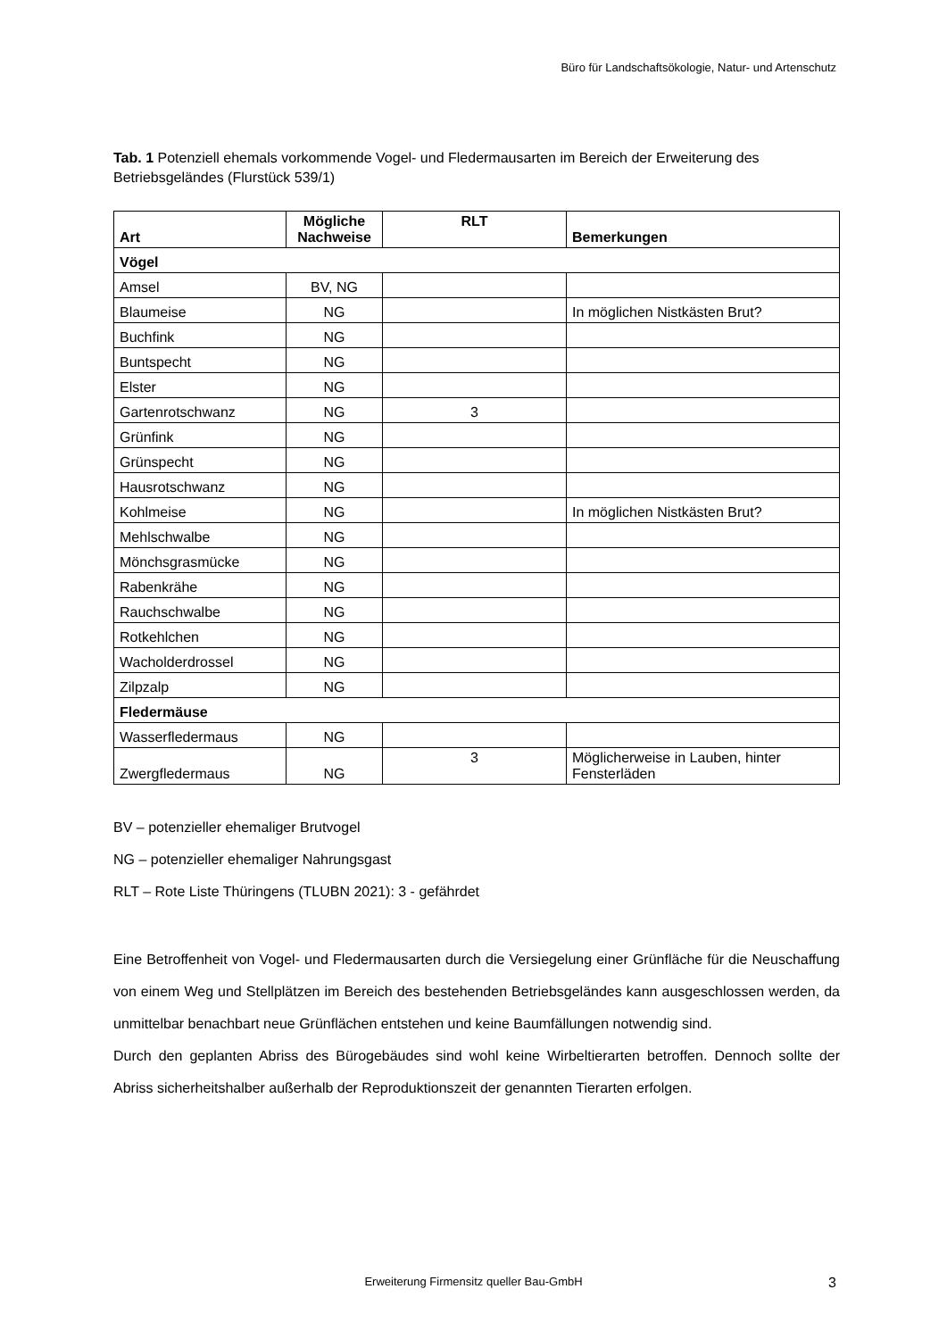Büro für Landschaftsökologie, Natur- und Artenschutz
Tab. 1 Potenziell ehemals vorkommende Vogel- und Fledermausarten im Bereich der Erweiterung des Betriebsgeländes (Flurstück 539/1)
| Art | Mögliche Nachweise | RLT | Bemerkungen |
| --- | --- | --- | --- |
| Vögel | | | |
| Amsel | BV, NG | | |
| Blaumeise | NG | | In möglichen Nistkästen Brut? |
| Buchfink | NG | | |
| Buntspecht | NG | | |
| Elster | NG | | |
| Gartenrotschwanz | NG | 3 | |
| Grünfink | NG | | |
| Grünspecht | NG | | |
| Hausrotschwanz | NG | | |
| Kohlmeise | NG | | In möglichen Nistkästen Brut? |
| Mehlschwalbe | NG | | |
| Mönchsgrasmücke | NG | | |
| Rabenkrähe | NG | | |
| Rauchschwalbe | NG | | |
| Rotkehlchen | NG | | |
| Wacholderdrossel | NG | | |
| Zilpzalp | NG | | |
| Fledermäuse | | | |
| Wasserfledermaus | NG | | |
| Zwergfledermaus | NG | 3 | Möglicherweise in Lauben, hinter Fensterläden |
BV – potenzieller ehemaliger Brutvogel
NG – potenzieller ehemaliger Nahrungsgast
RLT – Rote Liste Thüringens (TLUBN 2021): 3 - gefährdet
Eine Betroffenheit von Vogel- und Fledermausarten durch die Versiegelung einer Grünfläche für die Neuschaffung von einem Weg und Stellplätzen im Bereich des bestehenden Betriebsgeländes kann ausgeschlossen werden, da unmittelbar benachbart neue Grünflächen entstehen und keine Baumfällungen notwendig sind.
Durch den geplanten Abriss des Bürogebäudes sind wohl keine Wirbeltierarten betroffen. Dennoch sollte der Abriss sicherheitshalber außerhalb der Reproduktionszeit der genannten Tierarten erfolgen.
Erweiterung Firmensitz queller Bau-GmbH 3